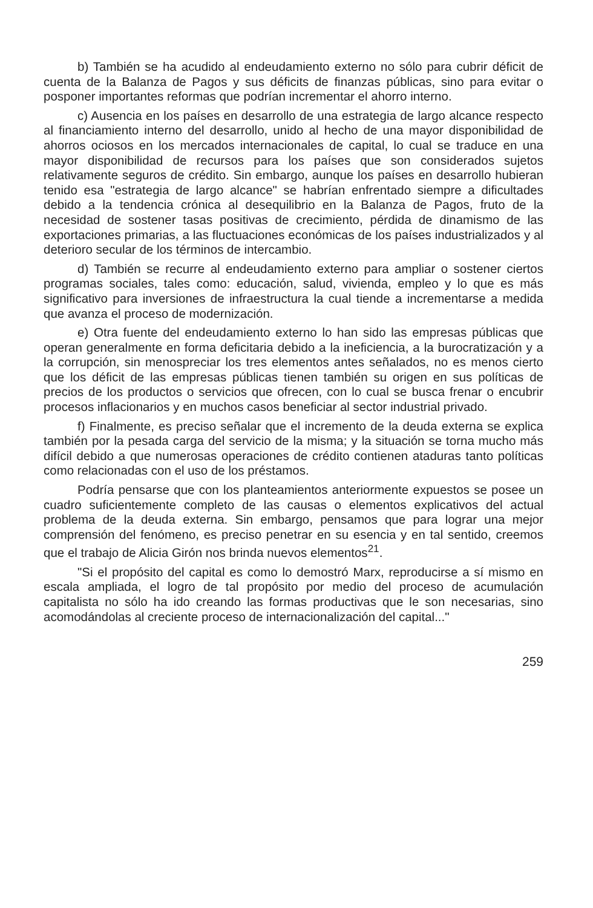b) También se ha acudido al endeudamiento externo no sólo para cubrir déficit de cuenta de la Balanza de Pagos y sus déficits de finanzas públicas, sino para evitar o posponer importantes reformas que podrían incrementar el ahorro interno.
c) Ausencia en los países en desarrollo de una estrategia de largo alcance respecto al financiamiento interno del desarrollo, unido al hecho de una mayor disponibilidad de ahorros ociosos en los mercados internacionales de capital, lo cual se traduce en una mayor disponibilidad de recursos para los países que son considerados sujetos relativamente seguros de crédito. Sin embargo, aunque los países en desarrollo hubieran tenido esa "estrategia de largo alcance" se habrían enfrentado siempre a dificultades debido a la tendencia crónica al desequilibrio en la Balanza de Pagos, fruto de la necesidad de sostener tasas positivas de crecimiento, pérdida de dinamismo de las exportaciones primarias, a las fluctuaciones económicas de los países industrializados y al deterioro secular de los términos de intercambio.
d) También se recurre al endeudamiento externo para ampliar o sostener ciertos programas sociales, tales como: educación, salud, vivienda, empleo y lo que es más significativo para inversiones de infraestructura la cual tiende a incrementarse a medida que avanza el proceso de modernización.
e) Otra fuente del endeudamiento externo lo han sido las empresas públicas que operan generalmente en forma deficitaria debido a la ineficiencia, a la burocratización y a la corrupción, sin menospreciar los tres elementos antes señalados, no es menos cierto que los déficit de las empresas públicas tienen también su origen en sus políticas de precios de los productos o servicios que ofrecen, con lo cual se busca frenar o encubrir procesos inflacionarios y en muchos casos beneficiar al sector industrial privado.
f) Finalmente, es preciso señalar que el incremento de la deuda externa se explica también por la pesada carga del servicio de la misma; y la situación se torna mucho más difícil debido a que numerosas operaciones de crédito contienen ataduras tanto políticas como relacionadas con el uso de los préstamos.
Podría pensarse que con los planteamientos anteriormente expuestos se posee un cuadro suficientemente completo de las causas o elementos explicativos del actual problema de la deuda externa. Sin embargo, pensamos que para lograr una mejor comprensión del fenómeno, es preciso penetrar en su esencia y en tal sentido, creemos que el trabajo de Alicia Girón nos brinda nuevos elementos<sup>21</sup>.
"Si el propósito del capital es como lo demostró Marx, reproducirse a sí mismo en escala ampliada, el logro de tal propósito por medio del proceso de acumulación capitalista no sólo ha ido creando las formas productivas que le son necesarias, sino acomodándolas al creciente proceso de internacionalización del capital..."
259